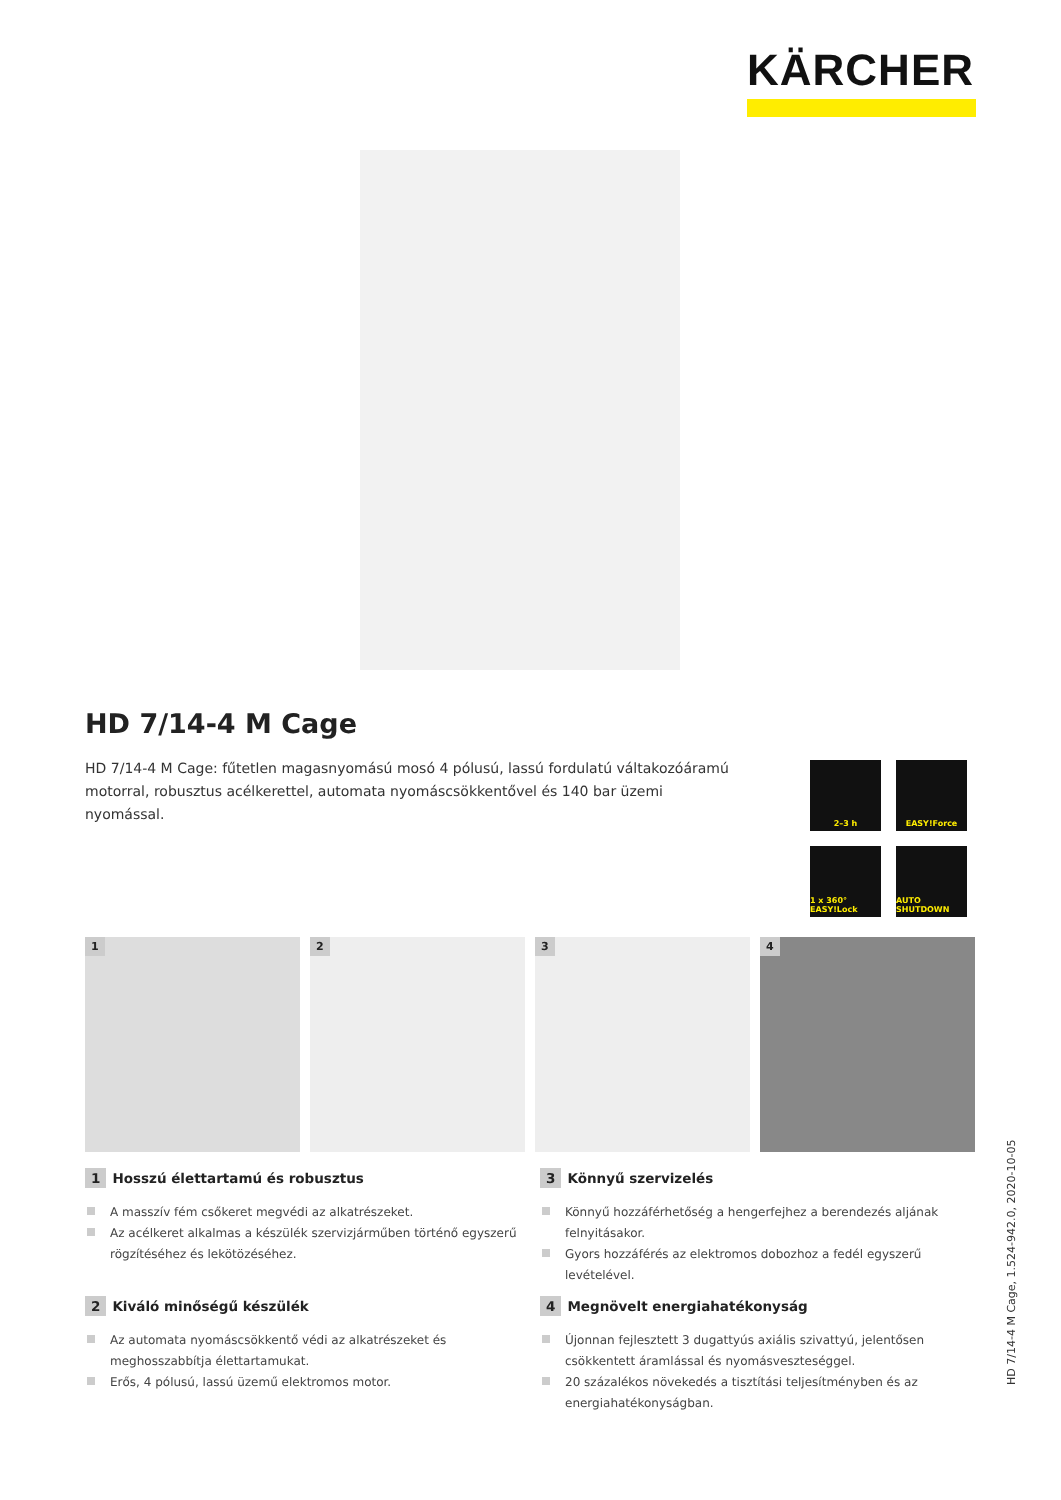KÄRCHER
HD 7/14-4 M Cage
HD 7/14-4 M Cage: fűtetlen magasnyomású mosó 4 pólusú, lassú fordulatú váltakozóáramú motorral, robusztus acélkerettel, automata nyomáscsökkentővel és 140 bar üzemi nyomással.
2–3 h
EASY!Force
1 x 360° EASY!Lock
AUTO SHUTDOWN
1
2
3
4
1 Hosszú élettartamú és robusztus
A masszív fém csőkeret megvédi az alkatrészeket.
Az acélkeret alkalmas a készülék szervizjárműben történő egyszerű rögzítéséhez és lekötözéséhez.
3 Könnyű szervizelés
Könnyű hozzáférhetőség a hengerfejhez a berendezés aljának felnyitásakor.
Gyors hozzáférés az elektromos dobozhoz a fedél egyszerű levételével.
2 Kiváló minőségű készülék
Az automata nyomáscsökkentő védi az alkatrészeket és meghosszabbítja élettartamukat.
Erős, 4 pólusú, lassú üzemű elektromos motor.
4 Megnövelt energiahatékonyság
Újonnan fejlesztett 3 dugattyús axiális szivattyú, jelentősen csökkentett áramlással és nyomásveszteséggel.
20 százalékos növekedés a tisztítási teljesítményben és az energiahatékonyságban.
HD 7/14-4 M Cage, 1.524-942.0, 2020-10-05